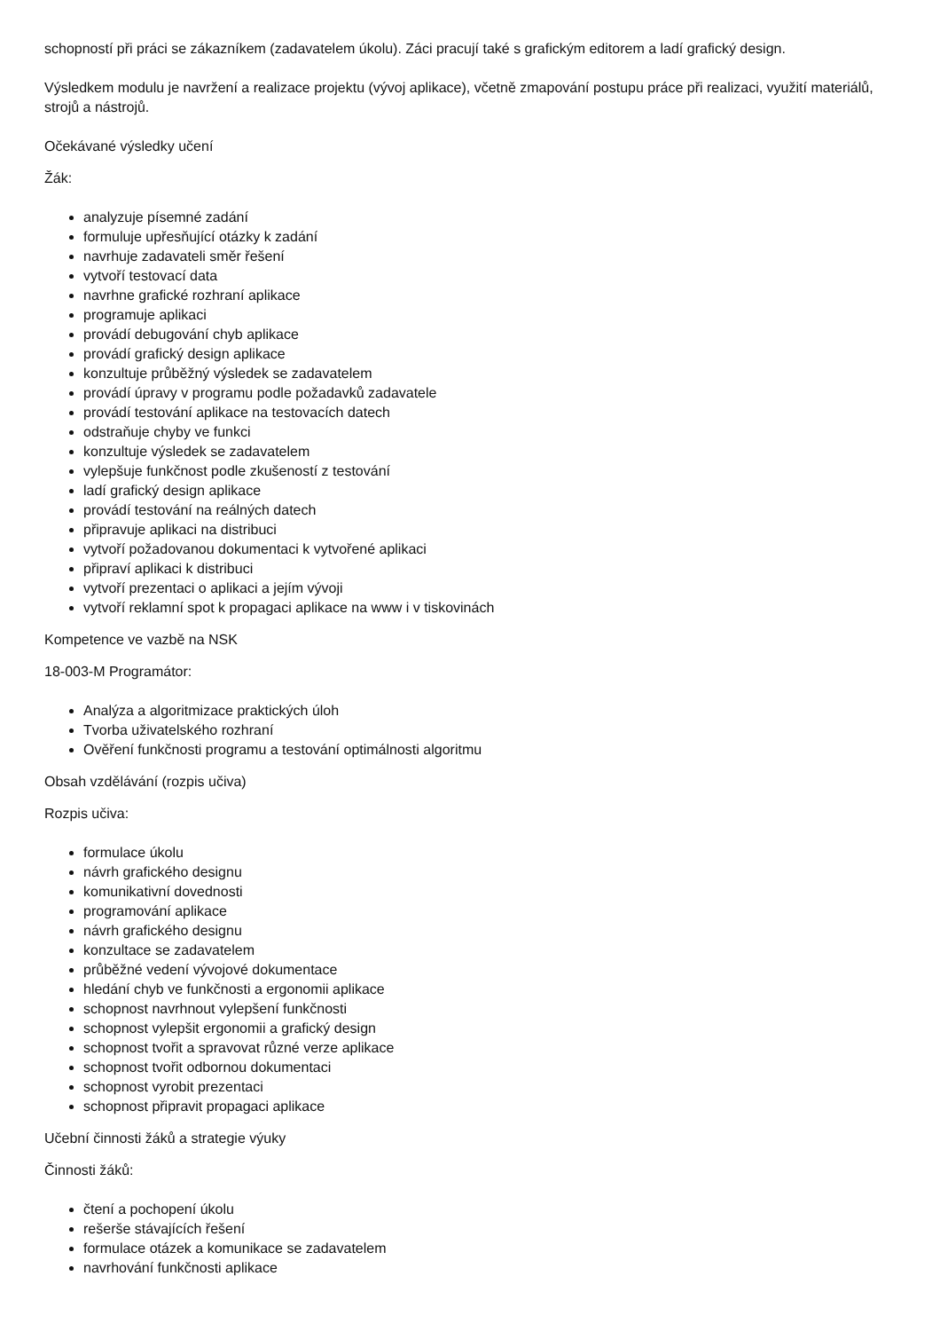schopností při práci se zákazníkem (zadavatelem úkolu). Záci pracují také s grafickým editorem a ladí grafický design.
Výsledkem modulu je navržení a realizace projektu (vývoj aplikace), včetně zmapování postupu práce při realizaci, využití materiálů, strojů a nástrojů.
Očekávané výsledky učení
Žák:
analyzuje písemné zadání
formuluje upřesňující otázky k zadání
navrhuje zadavateli směr řešení
vytvoří testovací data
navrhne grafické rozhraní aplikace
programuje aplikaci
provádí debugování chyb aplikace
provádí grafický design aplikace
konzultuje průběžný výsledek se zadavatelem
provádí úpravy v programu podle požadavků zadavatele
provádí testování aplikace na testovacích datech
odstraňuje chyby ve funkci
konzultuje výsledek se zadavatelem
vylepšuje funkčnost podle zkušeností z testování
ladí grafický design aplikace
provádí testování na reálných datech
připravuje aplikaci na distribuci
vytvoří požadovanou dokumentaci k vytvořené aplikaci
připraví aplikaci k distribuci
vytvoří prezentaci o aplikaci a jejím vývoji
vytvoří reklamní spot k propagaci aplikace na www i v tiskovinách
Kompetence ve vazbě na NSK
18-003-M Programátor:
Analýza a algoritmizace praktických úloh
Tvorba uživatelského rozhraní
Ověření funkčnosti programu a testování optimálnosti algoritmu
Obsah vzdělávání (rozpis učiva)
Rozpis učiva:
formulace úkolu
návrh grafického designu
komunikativní dovednosti
programování aplikace
návrh grafického designu
konzultace se zadavatelem
průběžné vedení vývojové dokumentace
hledání chyb ve funkčnosti a ergonomii aplikace
schopnost navrhnout vylepšení funkčnosti
schopnost vylepšit ergonomii a grafický design
schopnost tvořit a spravovat různé verze aplikace
schopnost tvořit odbornou dokumentaci
schopnost vyrobit prezentaci
schopnost připravit propagaci aplikace
Učební činnosti žáků a strategie výuky
Činnosti žáků:
čtení a pochopení úkolu
rešerše stávajících řešení
formulace otázek a komunikace se zadavatelem
navrhování funkčnosti aplikace